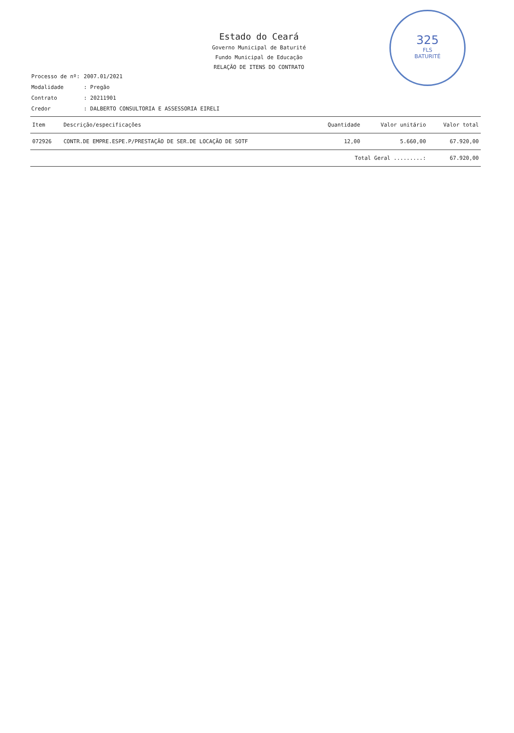Estado do Ceará
Governo Municipal de Baturité
Fundo Municipal de Educação
RELAÇÃO DE ITENS DO CONTRATO
325
FLS
BATURITÉ
| Processo de nº: | 2007.01/2021 |
| Modalidade | : Pregão |
| Contrato | : 20211901 |
| Credor | : DALBERTO CONSULTORIA E ASSESSORIA EIRELI |
| Item | Descrição/especificações | Quantidade | Valor unitário | Valor total |
| --- | --- | --- | --- | --- |
| 072926 | CONTR.DE EMPRE.ESPE.P/PRESTAÇÃO DE SER.DE LOCAÇÃO DE SOTF | 12,00 | 5.660,00 | 67.920,00 |
| | | Total Geral .........: | | 67.920,00 |